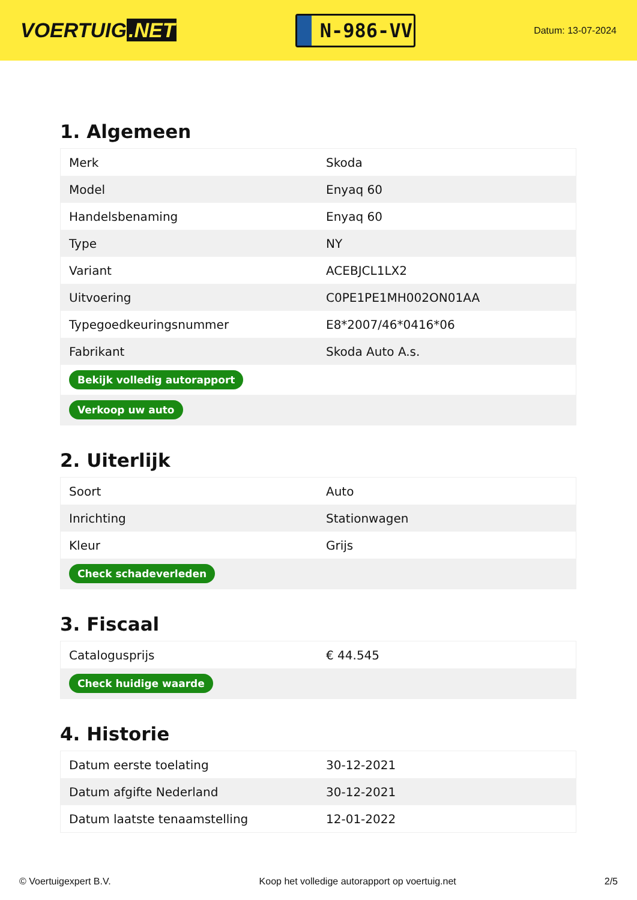VOERTUIG.NET
N-986-VV
Datum: 13-07-2024
1. Algemeen
| Merk | Skoda |
| Model | Enyaq 60 |
| Handelsbenaming | Enyaq 60 |
| Type | NY |
| Variant | ACEBJCL1LX2 |
| Uitvoering | C0PE1PE1MH002ON01AA |
| Typegoedkeuringsnummer | E8*2007/46*0416*06 |
| Fabrikant | Skoda Auto A.s. |
| Bekijk volledig autorapport | |
| Verkoop uw auto | |
2. Uiterlijk
| Soort | Auto |
| Inrichting | Stationwagen |
| Kleur | Grijs |
| Check schadeverleden | |
3. Fiscaal
| Catalogusprijs | € 44.545 |
| Check huidige waarde | |
4. Historie
| Datum eerste toelating | 30-12-2021 |
| Datum afgifte Nederland | 30-12-2021 |
| Datum laatste tenaamstelling | 12-01-2022 |
© Voertuigexpert B.V. Koop het volledige autorapport op voertuig.net 2/5